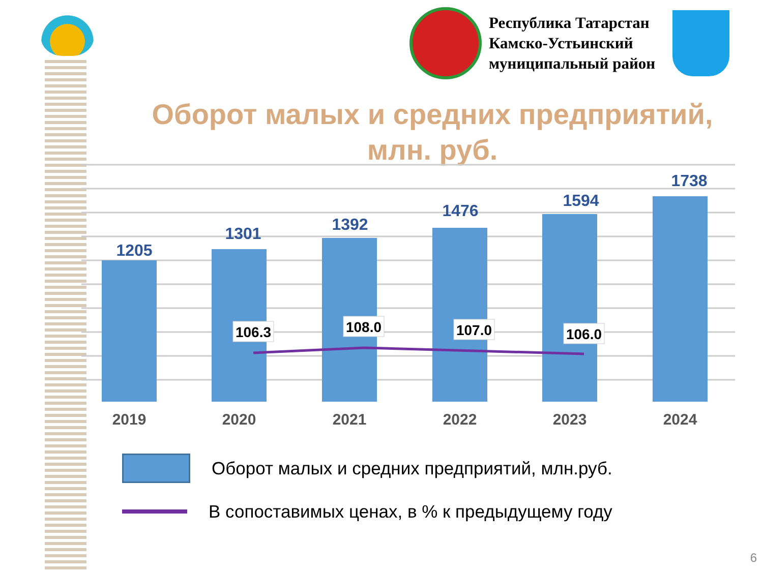Республика Татарстан
Камско-Устьинский
муниципальный район
Оборот малых и средних предприятий, млн. руб.
1205
1301
1392
1476
1594
1738
106.3
108.0
107.0
106.0
2019
2020
2021
2022
2023
2024
Оборот малых и средних предприятий, млн.руб.
В сопоставимых ценах, в % к предыдущему году
6